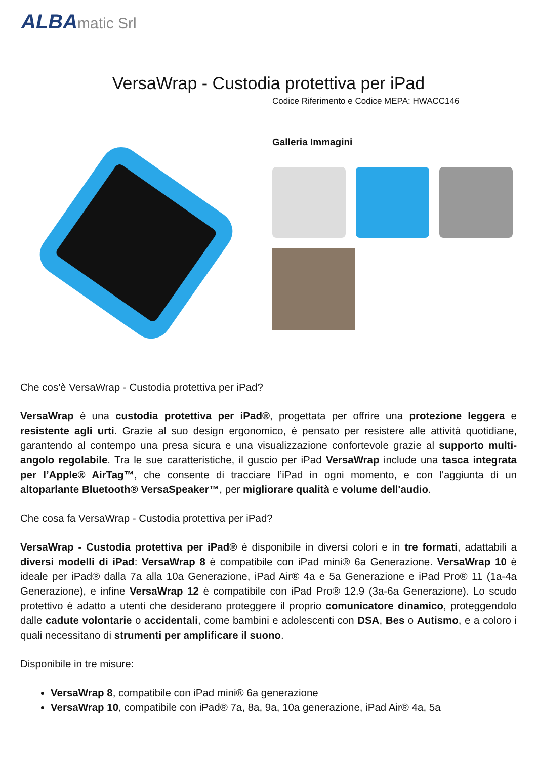ALBAmatic Srl
VersaWrap - Custodia protettiva per iPad
Codice Riferimento e Codice MEPA: HWACC146
Galleria Immagini
Che cos'è VersaWrap - Custodia protettiva per iPad?
VersaWrap è una custodia protettiva per iPad®, progettata per offrire una protezione leggera e resistente agli urti. Grazie al suo design ergonomico, è pensato per resistere alle attività quotidiane, garantendo al contempo una presa sicura e una visualizzazione confortevole grazie al supporto multi-angolo regolabile. Tra le sue caratteristiche, il guscio per iPad VersaWrap include una tasca integrata per l’Apple® AirTag™, che consente di tracciare l’iPad in ogni momento, e con l'aggiunta di un altoparlante Bluetooth® VersaSpeaker™, per migliorare qualità e volume dell'audio.
Che cosa fa VersaWrap - Custodia protettiva per iPad?
VersaWrap - Custodia protettiva per iPad® è disponibile in diversi colori e in tre formati, adattabili a diversi modelli di iPad: VersaWrap 8 è compatibile con iPad mini® 6a Generazione. VersaWrap 10 è ideale per iPad® dalla 7a alla 10a Generazione, iPad Air® 4a e 5a Generazione e iPad Pro® 11 (1a-4a Generazione), e infine VersaWrap 12 è compatibile con iPad Pro® 12.9 (3a-6a Generazione). Lo scudo protettivo è adatto a utenti che desiderano proteggere il proprio comunicatore dinamico, proteggendolo dalle cadute volontarie o accidentali, come bambini e adolescenti con DSA, Bes o Autismo, e a coloro i quali necessitano di strumenti per amplificare il suono.
Disponibile in tre misure:
VersaWrap 8, compatibile con iPad mini® 6a generazione
VersaWrap 10, compatibile con iPad® 7a, 8a, 9a, 10a generazione, iPad Air® 4a, 5a